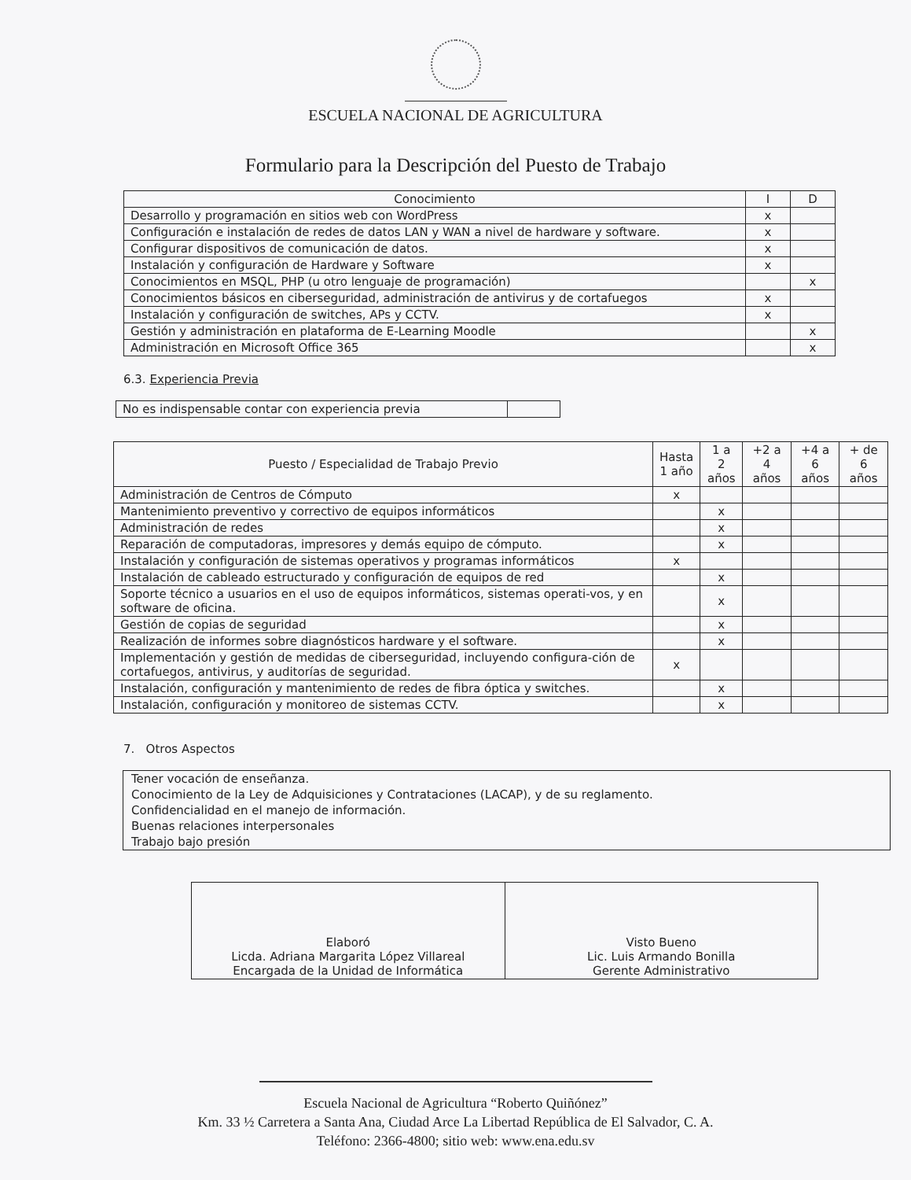ESCUELA NACIONAL DE AGRICULTURA
Formulario para la Descripción del Puesto de Trabajo
| Conocimiento | I | D |
| --- | --- | --- |
| Desarrollo y programación en sitios web con WordPress | x | |
| Configuración e instalación de redes de datos LAN y WAN a nivel de hardware y software. | x | |
| Configurar dispositivos de comunicación de datos. | x | |
| Instalación y configuración de Hardware y Software | x | |
| Conocimientos en MSQL, PHP (u otro lenguaje de programación) | | x |
| Conocimientos básicos en ciberseguridad, administración de antivirus y de cortafuegos | x | |
| Instalación y configuración de switches, APs y CCTV. | x | |
| Gestión y administración en plataforma de E-Learning Moodle | | x |
| Administración en Microsoft Office 365 | | x |
6.3. Experiencia Previa
| No es indispensable contar con experiencia previa | |
| Puesto / Especialidad de Trabajo Previo | Hasta 1 año | 1 a 2 años | +2 a 4 años | +4 a 6 años | + de 6 años |
| --- | --- | --- | --- | --- | --- |
| Administración de Centros de Cómputo | x | | | | |
| Mantenimiento preventivo y correctivo de equipos informáticos | | x | | | |
| Administración de redes | | x | | | |
| Reparación de computadoras, impresores y demás equipo de cómputo. | | x | | | |
| Instalación y configuración de sistemas operativos y programas informáticos | x | | | | |
| Instalación de cableado estructurado y configuración de equipos de red | | x | | | |
| Soporte técnico a usuarios en el uso de equipos informáticos, sistemas operati-vos, y en software de oficina. | | x | | | |
| Gestión de copias de seguridad | | x | | | |
| Realización de informes sobre diagnósticos hardware y el software. | | x | | | |
| Implementación y gestión de medidas de ciberseguridad, incluyendo configura-ción de cortafuegos, antivirus, y auditorías de seguridad. | x | | | | |
| Instalación, configuración y mantenimiento de redes de fibra óptica y switches. | | x | | | |
| Instalación, configuración y monitoreo de sistemas CCTV. | | x | | | |
7. Otros Aspectos
Tener vocación de enseñanza.
Conocimiento de la Ley de Adquisiciones y Contrataciones (LACAP), y de su reglamento.
Confidencialidad en el manejo de información.
Buenas relaciones interpersonales
Trabajo bajo presión
| Elaboró Licda. Adriana Margarita López Villareal Encargada de la Unidad de Informática | Visto Bueno Lic. Luis Armando Bonilla Gerente Administrativo |
Escuela Nacional de Agricultura “Roberto Quiñónez”
Km. 33 ½ Carretera a Santa Ana, Ciudad Arce La Libertad República de El Salvador, C. A.
Teléfono: 2366-4800; sitio web: www.ena.edu.sv